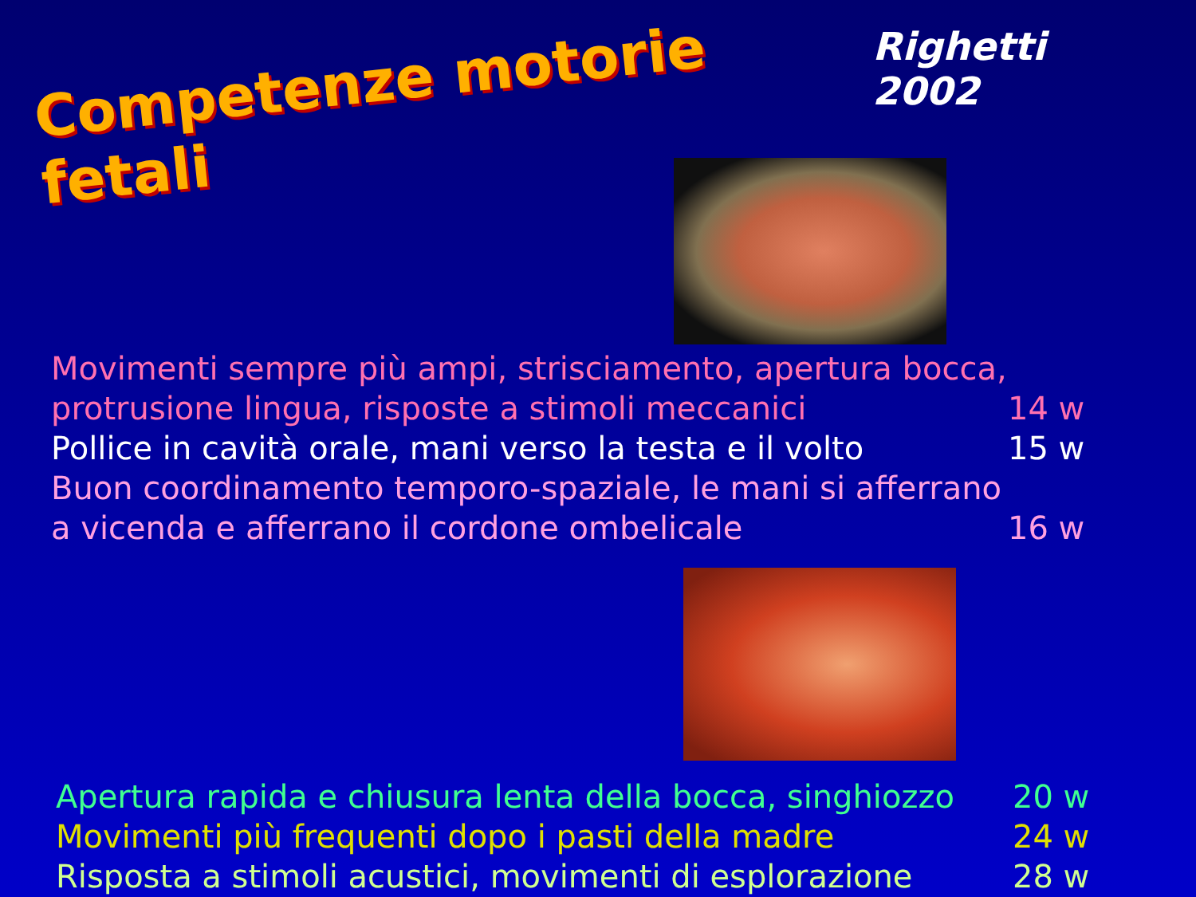Competenze motorie fetali
Righetti 2002
Movimenti sempre più ampi, strisciamento, apertura bocca, protrusione lingua, risposte a stimoli meccanici
14 w
Pollice in cavità orale, mani verso la testa e il volto
15 w
Buon coordinamento temporo-spaziale, le mani si afferrano a vicenda e afferrano il cordone ombelicale
16 w
Apertura rapida e chiusura lenta della bocca, singhiozzo
20 w
Movimenti più frequenti dopo i pasti della madre 24 w
Risposta a stimoli acustici, movimenti di esplorazione
28 w